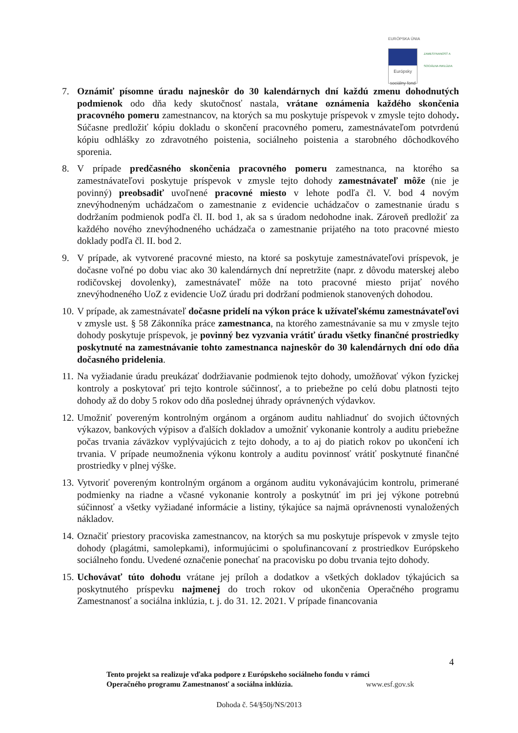EURÓPSKA ÚNIA
Európsky sociálny fond
ZAMESTNANOSŤ A SOCIÁLNA INKLÚZIA
7. Oznámiť písomne úradu najneskôr do 30 kalendárnych dní každú zmenu dohodnutých podmienok odo dňa kedy skutočnosť nastala, vrátane oznámenia každého skončenia pracovného pomeru zamestnancov, na ktorých sa mu poskytuje príspevok v zmysle tejto dohody. Súčasne predložiť kópiu dokladu o skončení pracovného pomeru, zamestnávateľom potvrdenú kópiu odhlášky zo zdravotného poistenia, sociálneho poistenia a starobného dôchodkového sporenia.
8. V prípade predčasného skončenia pracovného pomeru zamestnanca, na ktorého sa zamestnávateľovi poskytuje príspevok v zmysle tejto dohody zamestnávateľ môže (nie je povinný) preobsadiť uvoľnené pracovné miesto v lehote podľa čl. V. bod 4 novým znevýhodneným uchádzačom o zamestnanie z evidencie uchádzačov o zamestnanie úradu s dodržaním podmienok podľa čl. II. bod 1, ak sa s úradom nedohodne inak. Zároveň predložiť za každého nového znevýhodneného uchádzača o zamestnanie prijatého na toto pracovné miesto doklady podľa čl. II. bod 2.
9. V prípade, ak vytvorené pracovné miesto, na ktoré sa poskytuje zamestnávateľovi príspevok, je dočasne voľné po dobu viac ako 30 kalendárnych dní nepretržite (napr. z dôvodu materskej alebo rodičovskej dovolenky), zamestnávateľ môže na toto pracovné miesto prijať nového znevýhodneného UoZ z evidencie UoZ úradu pri dodržaní podmienok stanovených dohodou.
10. V prípade, ak zamestnávateľ dočasne pridelí na výkon práce k užívateľskému zamestnávateľovi v zmysle ust. § 58 Zákonníka práce zamestnanca, na ktorého zamestnávanie sa mu v zmysle tejto dohody poskytuje príspevok, je povinný bez vyzvania vrátiť úradu všetky finančné prostriedky poskytnuté na zamestnávanie tohto zamestnanca najneskôr do 30 kalendárnych dní odo dňa dočasného pridelenia.
11. Na vyžiadanie úradu preukázať dodržiavanie podmienok tejto dohody, umožňovať výkon fyzickej kontroly a poskytovať pri tejto kontrole súčinnosť, a to priebežne po celú dobu platnosti tejto dohody až do doby 5 rokov odo dňa poslednej úhrady oprávnených výdavkov.
12. Umožniť povereným kontrolným orgánom a orgánom auditu nahliadnuť do svojich účtovných výkazov, bankových výpisov a ďalších dokladov a umožniť vykonanie kontroly a auditu priebežne počas trvania záväzkov vyplývajúcich z tejto dohody, a to aj do piatich rokov po ukončení ich trvania. V prípade neumožnenia výkonu kontroly a auditu povinnosť vrátiť poskytnuté finančné prostriedky v plnej výške.
13. Vytvoriť povereným kontrolným orgánom a orgánom auditu vykonávajúcim kontrolu, primerané podmienky na riadne a včasné vykonanie kontroly a poskytnúť im pri jej výkone potrebnú súčinnosť a všetky vyžiadané informácie a listiny, týkajúce sa najmä oprávnenosti vynaložených nákladov.
14. Označiť priestory pracoviska zamestnancov, na ktorých sa mu poskytuje príspevok v zmysle tejto dohody (plagátmi, samolepkami), informujúcimi o spolufinancovaní z prostriedkov Európskeho sociálneho fondu. Uvedené označenie ponechať na pracovisku po dobu trvania tejto dohody.
15. Uchovávať túto dohodu vrátane jej príloh a dodatkov a všetkých dokladov týkajúcich sa poskytnutého príspevku najmenej do troch rokov od ukončenia Operačného programu Zamestnanosť a sociálna inklúzia, t. j. do 31. 12. 2021. V prípade financovania
4
Tento projekt sa realizuje vďaka podpore z Európskeho sociálneho fondu v rámci
Operačného programu Zamestnanosť a sociálna inklúzia. www.esf.gov.sk
Dohoda č. 54/§50j/NS/2013